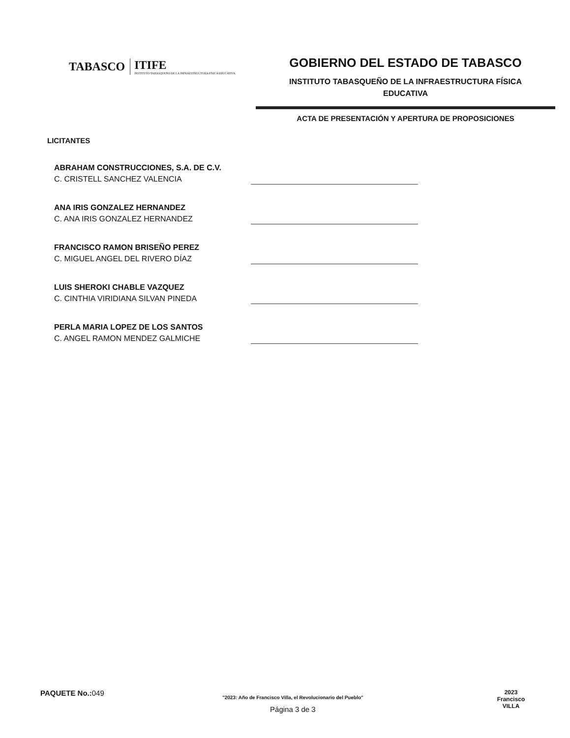TABASCO ITIFE
INSTITUTO TABASQUEÑO DE LA INFRAESTRUCTURA FÍSICA EDUCATIVA
GOBIERNO DEL ESTADO DE TABASCO
INSTITUTO TABASQUEÑO DE LA INFRAESTRUCTURA FÍSICA
EDUCATIVA
ACTA DE PRESENTACIÓN Y APERTURA DE PROPOSICIONES
LICITANTES
ABRAHAM CONSTRUCCIONES, S.A. DE C.V.
C. CRISTELL SANCHEZ VALENCIA
ANA IRIS GONZALEZ HERNANDEZ
C. ANA IRIS GONZALEZ HERNANDEZ
FRANCISCO RAMON BRISEÑO PEREZ
C. MIGUEL ANGEL DEL RIVERO DÍAZ
LUIS SHEROKI CHABLE VAZQUEZ
C. CINTHIA VIRIDIANA SILVAN PINEDA
PERLA MARIA LOPEZ DE LOS SANTOS
C. ANGEL RAMON MENDEZ GALMICHE
PAQUETE No.: 049
"2023: Año de Francisco Villa, el Revolucionario del Pueblo"
Página 3 de 3
2023
Francisco
VILLA